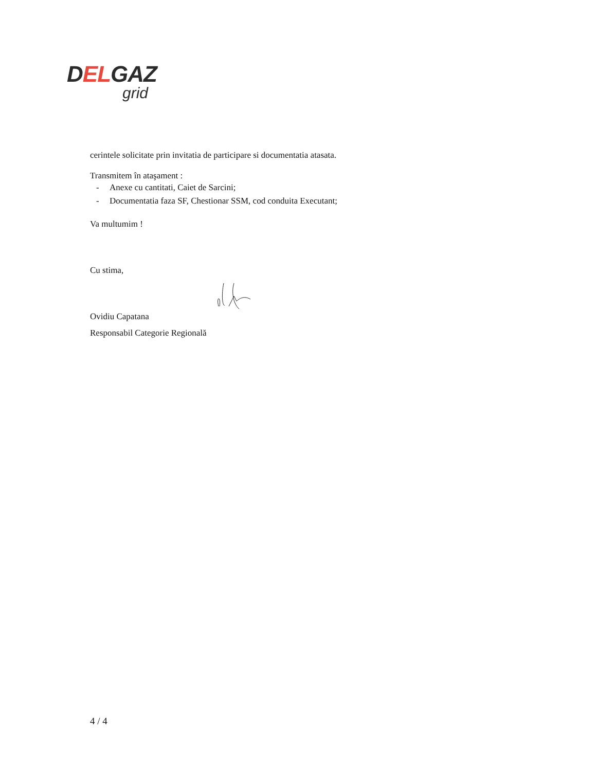DELGAZ
grid
cerintele solicitate prin invitatia de participare si documentatia atasata.
Transmitem în ataşament :
- Anexe cu cantitati, Caiet de Sarcini;
- Documentatia faza SF, Chestionar SSM, cod conduita Executant;
Va multumim !
Cu stima,
Ovidiu Capatana
Responsabil Categorie Regională
4 / 4